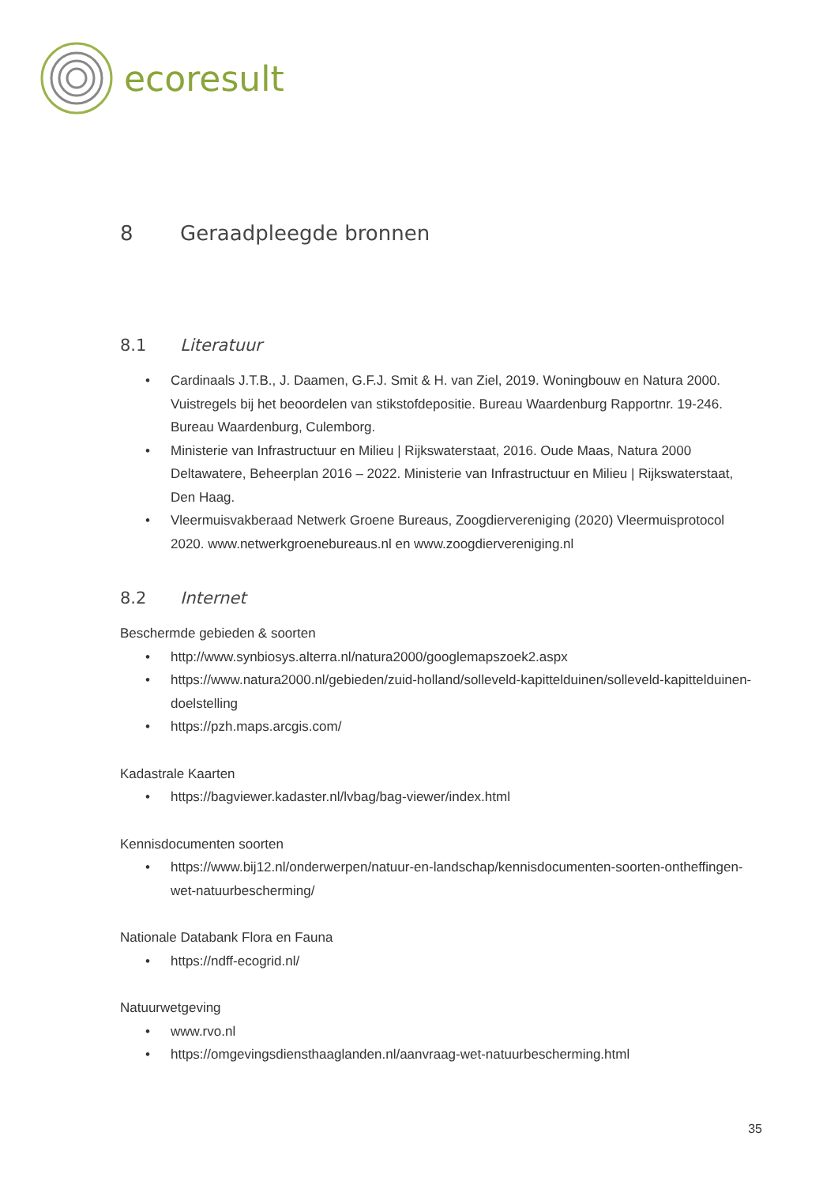ecoresult
8 Geraadpleegde bronnen
8.1 Literatuur
Cardinaals J.T.B., J. Daamen, G.F.J. Smit & H. van Ziel, 2019. Woningbouw en Natura 2000. Vuistregels bij het beoordelen van stikstofdepositie. Bureau Waardenburg Rapportnr. 19-246. Bureau Waardenburg, Culemborg.
Ministerie van Infrastructuur en Milieu | Rijkswaterstaat, 2016. Oude Maas, Natura 2000 Deltawatere, Beheerplan 2016 – 2022. Ministerie van Infrastructuur en Milieu | Rijkswaterstaat, Den Haag.
Vleermuisvakberaad Netwerk Groene Bureaus, Zoogdiervereniging (2020) Vleermuisprotocol 2020. www.netwerkgroenebureaus.nl en www.zoogdiervereniging.nl
8.2 Internet
Beschermde gebieden & soorten
http://www.synbiosys.alterra.nl/natura2000/googlemapszoek2.aspx
https://www.natura2000.nl/gebieden/zuid-holland/solleveld-kapittelduinen/solleveld-kapittelduinen-doelstelling
https://pzh.maps.arcgis.com/
Kadastrale Kaarten
https://bagviewer.kadaster.nl/lvbag/bag-viewer/index.html
Kennisdocumenten soorten
https://www.bij12.nl/onderwerpen/natuur-en-landschap/kennisdocumenten-soorten-ontheffingen-wet-natuurbescherming/
Nationale Databank Flora en Fauna
https://ndff-ecogrid.nl/
Natuurwetgeving
www.rvo.nl
https://omgevingsdiensthaaglanden.nl/aanvraag-wet-natuurbescherming.html
35